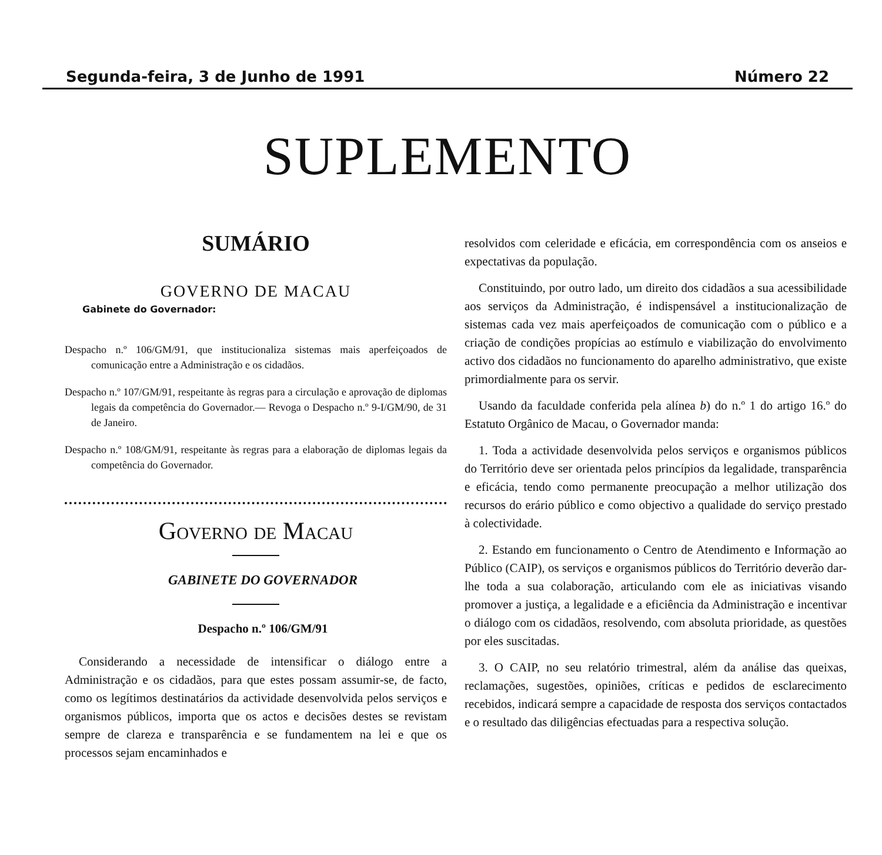Segunda-feira, 3 de Junho de 1991 Número 22
SUPLEMENTO
SUMÁRIO
GOVERNO DE MACAU
Gabinete do Governador:
Despacho n.º 106/GM/91, que institucionaliza sistemas mais aperfeiçoados de comunicação entre a Administração e os cidadãos.
Despacho n.º 107/GM/91, respeitante às regras para a circulação e aprovação de diplomas legais da competência do Governador.— Revoga o Despacho n.º 9-I/GM/90, de 31 de Janeiro.
Despacho n.º 108/GM/91, respeitante às regras para a elaboração de diplomas legais da competência do Governador.
Governo de Macau
GABINETE DO GOVERNADOR
Despacho n.º 106/GM/91
Considerando a necessidade de intensificar o diálogo entre a Administração e os cidadãos, para que estes possam assumir-se, de facto, como os legítimos destinatários da actividade desenvolvida pelos serviços e organismos públicos, importa que os actos e decisões destes se revistam sempre de clareza e transparência e se fundamentem na lei e que os processos sejam encaminhados e
resolvidos com celeridade e eficácia, em correspondência com os anseios e expectativas da população.
Constituindo, por outro lado, um direito dos cidadãos a sua acessibilidade aos serviços da Administração, é indispensável a institucionalização de sistemas cada vez mais aperfeiçoados de comunicação com o público e a criação de condições propícias ao estímulo e viabilização do envolvimento activo dos cidadãos no funcionamento do aparelho administrativo, que existe primordialmente para os servir.
Usando da faculdade conferida pela alínea b) do n.º 1 do artigo 16.º do Estatuto Orgânico de Macau, o Governador manda:
1. Toda a actividade desenvolvida pelos serviços e organismos públicos do Território deve ser orientada pelos princípios da legalidade, transparência e eficácia, tendo como permanente preocupação a melhor utilização dos recursos do erário público e como objectivo a qualidade do serviço prestado à colectividade.
2. Estando em funcionamento o Centro de Atendimento e Informação ao Público (CAIP), os serviços e organismos públicos do Território deverão dar-lhe toda a sua colaboração, articulando com ele as iniciativas visando promover a justiça, a legalidade e a eficiência da Administração e incentivar o diálogo com os cidadãos, resolvendo, com absoluta prioridade, as questões por eles suscitadas.
3. O CAIP, no seu relatório trimestral, além da análise das queixas, reclamações, sugestões, opiniões, críticas e pedidos de esclarecimento recebidos, indicará sempre a capacidade de resposta dos serviços contactados e o resultado das diligências efectuadas para a respectiva solução.